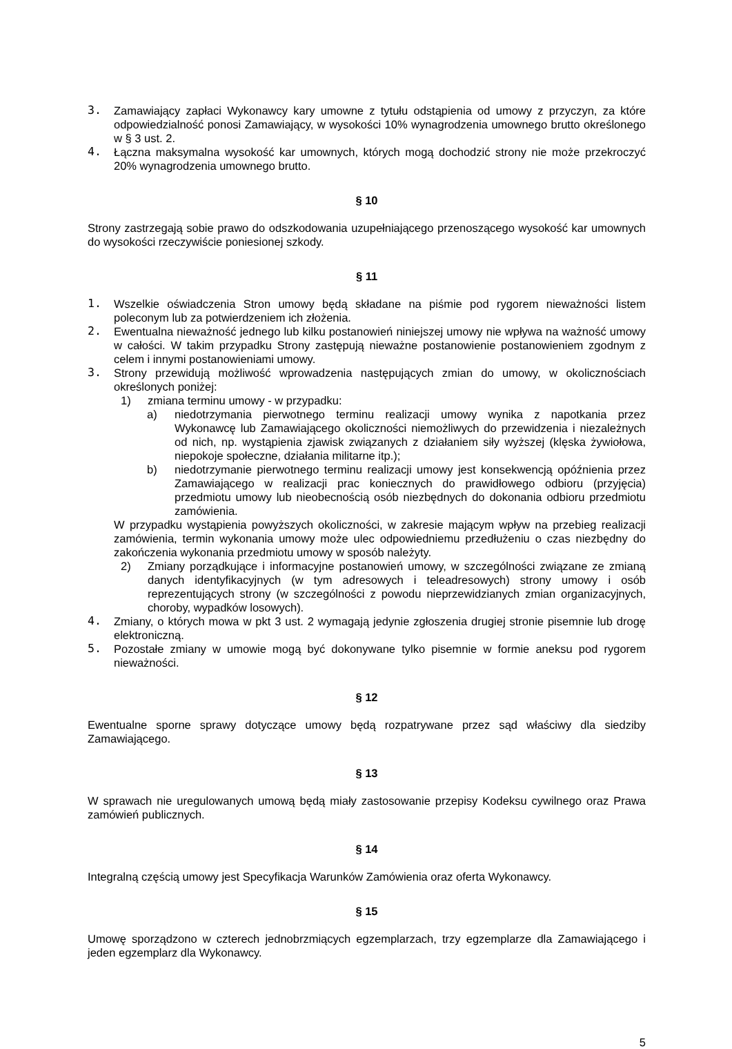3. Zamawiający zapłaci Wykonawcy kary umowne z tytułu odstąpienia od umowy z przyczyn, za które odpowiedzialność ponosi Zamawiający, w wysokości 10% wynagrodzenia umownego brutto określonego w § 3 ust. 2.
4. Łączna maksymalna wysokość kar umownych, których mogą dochodzić strony nie może przekroczyć 20% wynagrodzenia umownego brutto.
§ 10
Strony zastrzegają sobie prawo do odszkodowania uzupełniającego przenoszącego wysokość kar umownych do wysokości rzeczywiście poniesionej szkody.
§ 11
1. Wszelkie oświadczenia Stron umowy będą składane na piśmie pod rygorem nieważności listem poleconym lub za potwierdzeniem ich złożenia.
2. Ewentualna nieważność jednego lub kilku postanowień niniejszej umowy nie wpływa na ważność umowy w całości. W takim przypadku Strony zastępują nieważne postanowienie postanowieniem zgodnym z celem i innymi postanowieniami umowy.
3. Strony przewidują możliwość wprowadzenia następujących zmian do umowy, w okolicznościach określonych poniżej:
1) zmiana terminu umowy - w przypadku:
a) niedotrzymania pierwotnego terminu realizacji umowy wynika z napotkania przez Wykonawcę lub Zamawiającego okoliczności niemożliwych do przewidzenia i niezależnych od nich, np. wystąpienia zjawisk związanych z działaniem siły wyższej (klęska żywiołowa, niepokoje społeczne, działania militarne itp.);
b) niedotrzymanie pierwotnego terminu realizacji umowy jest konsekwencją opóźnienia przez Zamawiającego w realizacji prac koniecznych do prawidłowego odbioru (przyjęcia) przedmiotu umowy lub nieobecnością osób niezbędnych do dokonania odbioru przedmiotu zamówienia.
W przypadku wystąpienia powyższych okoliczności, w zakresie mającym wpływ na przebieg realizacji zamówienia, termin wykonania umowy może ulec odpowiedniemu przedłużeniu o czas niezbędny do zakończenia wykonania przedmiotu umowy w sposób należyty.
2) Zmiany porządkujące i informacyjne postanowień umowy, w szczególności związane ze zmianą danych identyfikacyjnych (w tym adresowych i teleadresowych) strony umowy i osób reprezentujących strony (w szczególności z powodu nieprzewidzianych zmian organizacyjnych, choroby, wypadków losowych).
4. Zmiany, o których mowa w pkt 3 ust. 2 wymagają jedynie zgłoszenia drugiej stronie pisemnie lub drogę elektroniczną.
5. Pozostałe zmiany w umowie mogą być dokonywane tylko pisemnie w formie aneksu pod rygorem nieważności.
§ 12
Ewentualne sporne sprawy dotyczące umowy będą rozpatrywane przez sąd właściwy dla siedziby Zamawiającego.
§ 13
W sprawach nie uregulowanych umową będą miały zastosowanie przepisy Kodeksu cywilnego oraz Prawa zamówień publicznych.
§ 14
Integralną częścią umowy jest Specyfikacja Warunków Zamówienia oraz oferta Wykonawcy.
§ 15
Umowę sporządzono w czterech jednobrzmiących egzemplarzach, trzy egzemplarze dla Zamawiającego i jeden egzemplarz dla Wykonawcy.
5